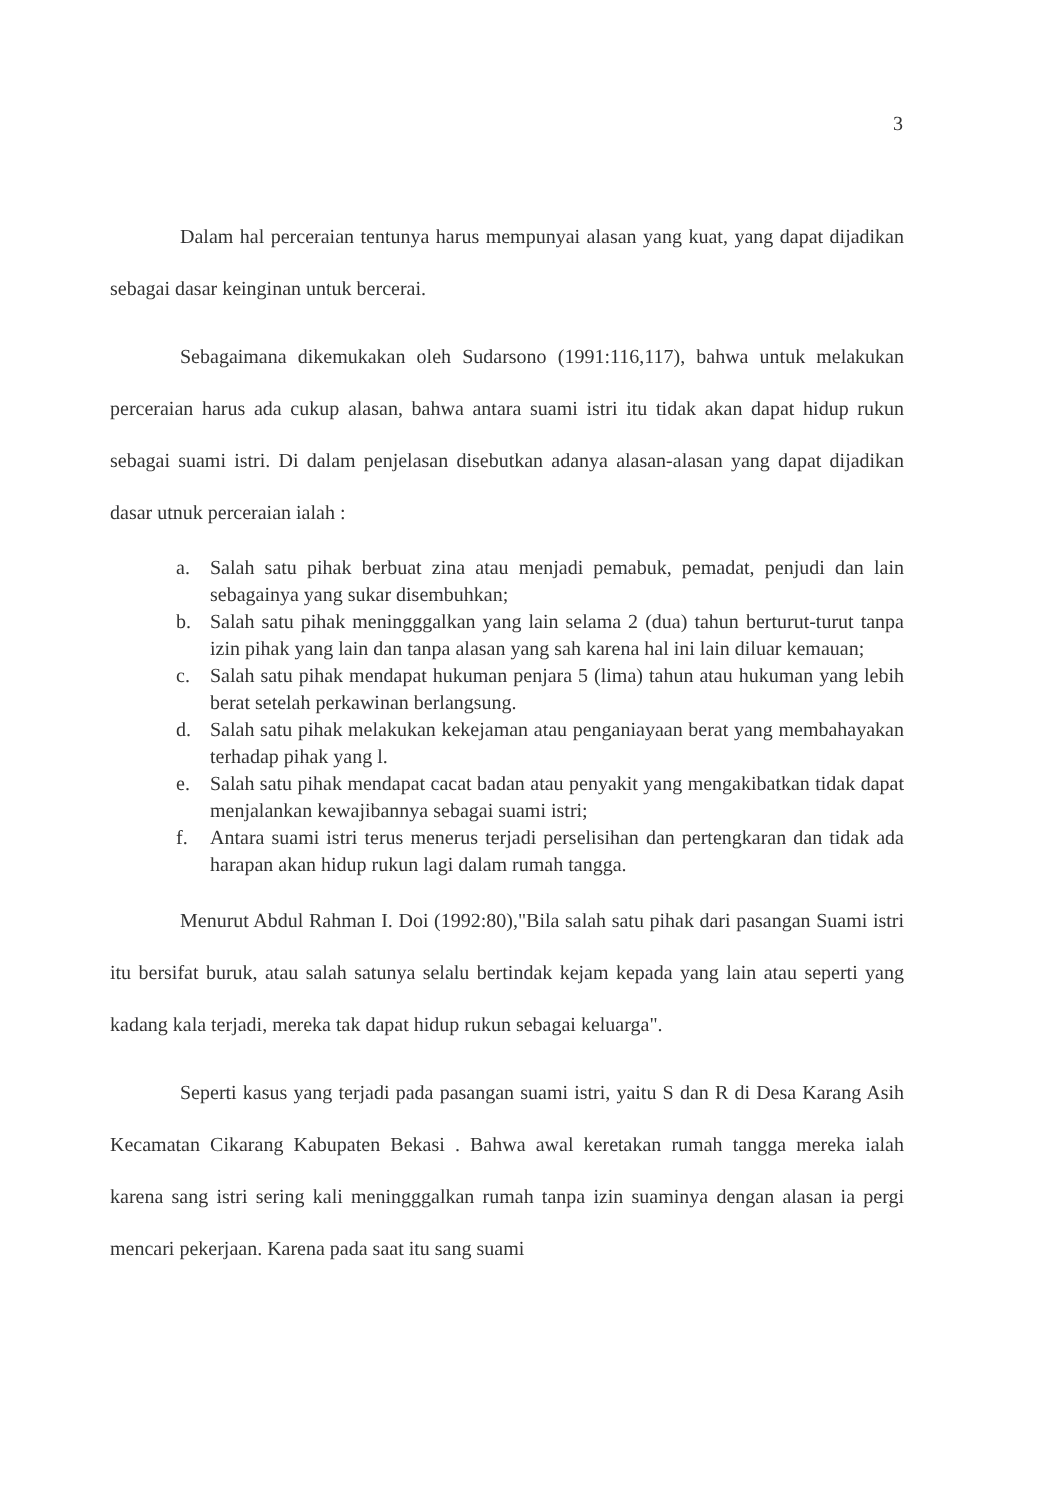3
Dalam hal perceraian tentunya harus mempunyai alasan yang kuat, yang dapat dijadikan sebagai dasar keinginan untuk bercerai.
Sebagaimana dikemukakan oleh Sudarsono (1991:116,117), bahwa untuk melakukan perceraian harus ada cukup alasan, bahwa antara suami istri itu tidak akan dapat hidup rukun sebagai suami istri. Di dalam penjelasan disebutkan adanya alasan-alasan yang dapat dijadikan dasar utnuk perceraian ialah :
a. Salah satu pihak berbuat zina atau menjadi pemabuk, pemadat, penjudi dan lain sebagainya yang sukar disembuhkan;
b. Salah satu pihak meningggalkan yang lain selama 2 (dua) tahun berturut-turut tanpa izin pihak yang lain dan tanpa alasan yang sah karena hal ini lain diluar kemauan;
c. Salah satu pihak mendapat hukuman penjara 5 (lima) tahun atau hukuman yang lebih berat setelah perkawinan berlangsung.
d. Salah satu pihak melakukan kekejaman atau penganiayaan berat yang membahayakan terhadap pihak yang l.
e. Salah satu pihak mendapat cacat badan atau penyakit yang mengakibatkan tidak dapat menjalankan kewajibannya sebagai suami istri;
f. Antara suami istri terus menerus terjadi perselisihan dan pertengkaran dan tidak ada harapan akan hidup rukun lagi dalam rumah tangga.
Menurut Abdul Rahman I. Doi (1992:80),"Bila salah satu pihak dari pasangan Suami istri itu bersifat buruk, atau salah satunya selalu bertindak kejam kepada yang lain atau seperti yang kadang kala terjadi, mereka tak dapat hidup rukun sebagai keluarga".
Seperti kasus yang terjadi pada pasangan suami istri, yaitu S dan R di Desa Karang Asih Kecamatan Cikarang Kabupaten Bekasi . Bahwa awal keretakan rumah tangga mereka ialah karena sang istri sering kali meningggalkan rumah tanpa izin suaminya dengan alasan ia pergi mencari pekerjaan. Karena pada saat itu sang suami